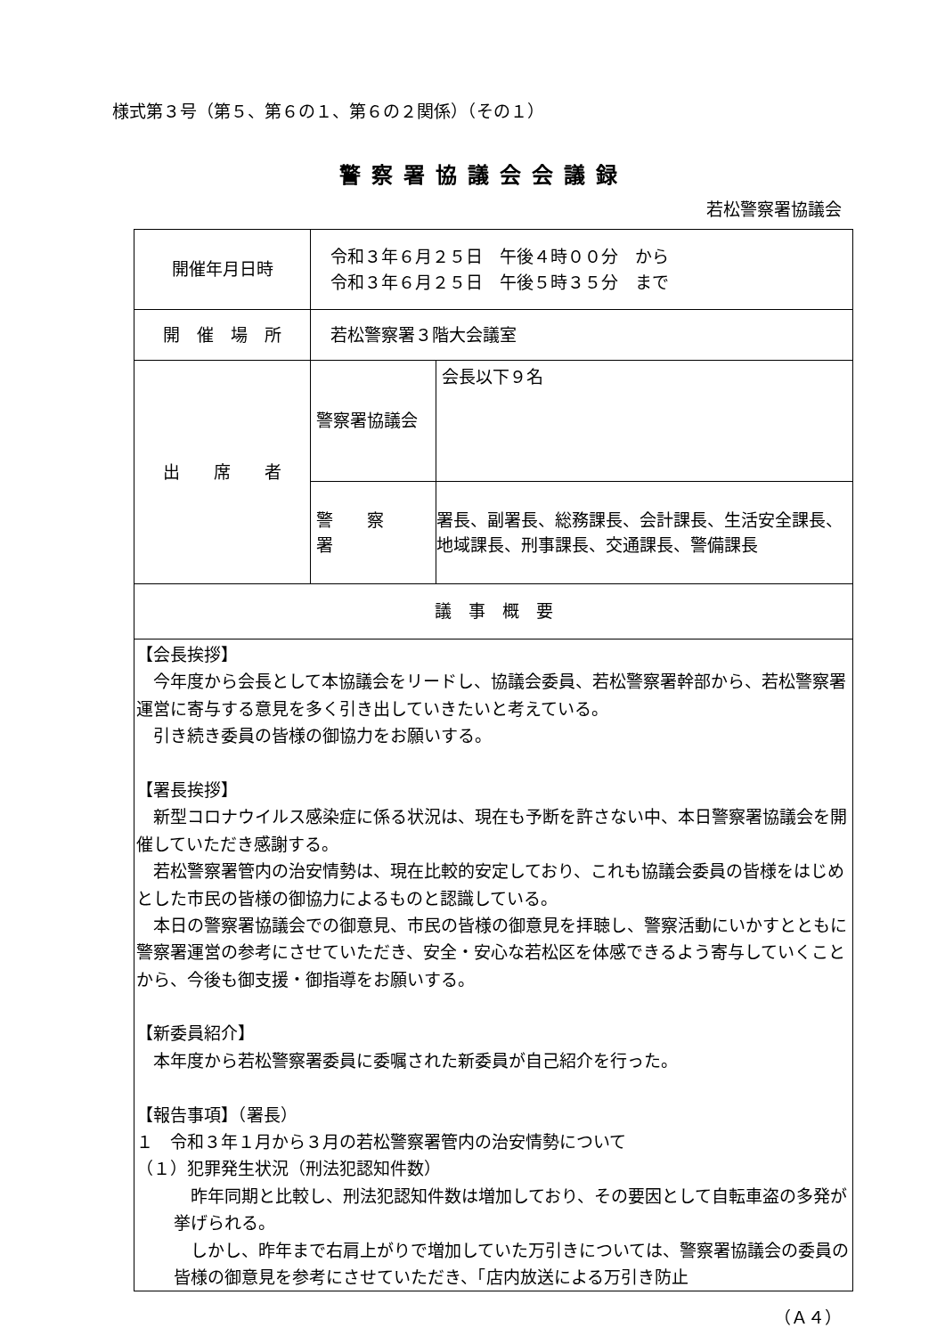様式第３号（第５、第６の１、第６の２関係）（その１）
警察署協議会会議録
若松警察署協議会
| 開催年月日時 | 令和３年６月２５日 午後４時００分 から 令和３年６月２５日 午後５時３５分 まで | |
| 開 催 場 所 | 若松警察署３階大会議室 | |
| 出 席 者 | 警察署協議会 | 会長以下９名 |
| | 警 察 署 | 署長、副署長、総務課長、会計課長、生活安全課長、地域課長、刑事課長、交通課長、警備課長 |
| 議 事 概 要 | | |
| 【会長挨拶】 今年度から会長として本協議会をリードし、協議会委員、若松警察署幹部から、若松警察署運営に寄与する意見を多く引き出していきたいと考えている。 引き続き委員の皆様の御協力をお願いする。 【署長挨拶】 新型コロナウイルス感染症に係る状況は、現在も予断を許さない中、本日警察署協議会を開催していただき感謝する。 若松警察署管内の治安情勢は、現在比較的安定しており、これも協議会委員の皆様をはじめとした市民の皆様の御協力によるものと認識している。 本日の警察署協議会での御意見、市民の皆様の御意見を拝聴し、警察活動にいかすとともに警察署運営の参考にさせていただき、安全・安心な若松区を体感できるよう寄与していくことから、今後も御支援・御指導をお願いする。 【新委員紹介】 本年度から若松警察署委員に委嘱された新委員が自己紹介を行った。 【報告事項】（署長） １ 令和３年１月から３月の若松警察署管内の治安情勢について （１）犯罪発生状況（刑法犯認知件数） 昨年同期と比較し、刑法犯認知件数は増加しており、その要因として自転車盗の多発が挙げられる。 しかし、昨年まで右肩上がりで増加していた万引きについては、警察署協議会の委員の皆様の御意見を参考にさせていただき、「店内放送による万引き防止 | | |
（Ａ４）